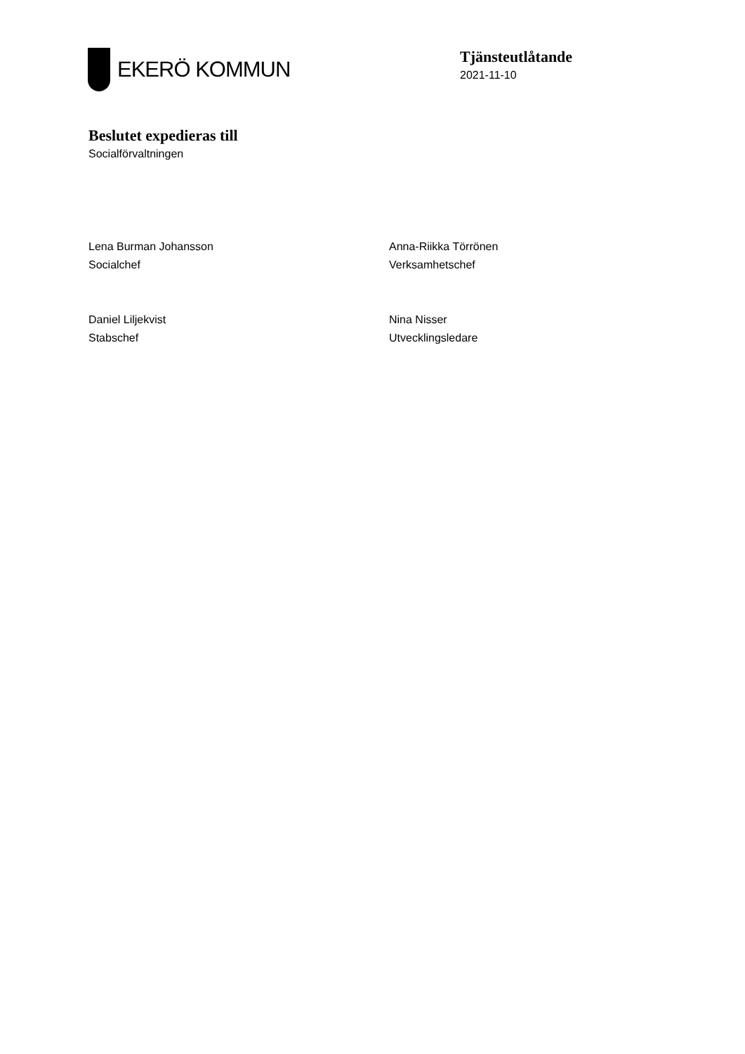EKERÖ KOMMUN
Tjänsteutlåtande
2021-11-10
Beslutet expedieras till
Socialförvaltningen
Lena Burman Johansson
Socialchef
Anna-Riikka Törrönen
Verksamhetschef
Daniel Liljekvist
Stabschef
Nina Nisser
Utvecklingsledare